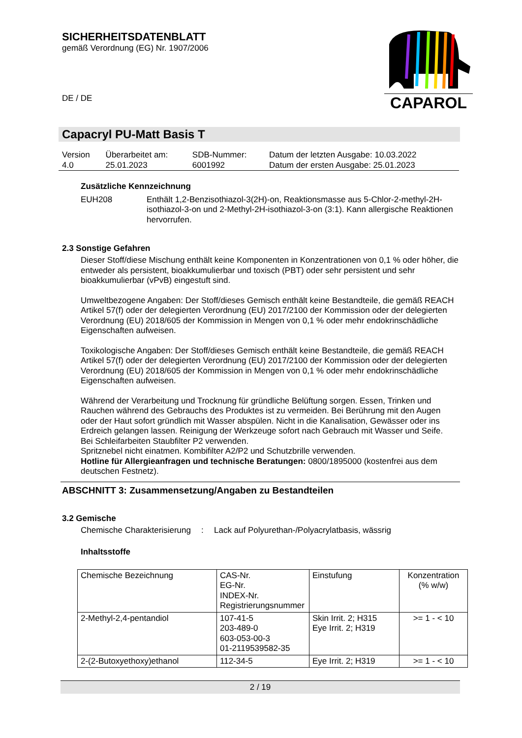SICHERHEITSDATENBLATT
gemäß Verordnung (EG) Nr. 1907/2006
DE / DE
CAPAROL
Capacryl PU-Matt Basis T
| Version 4.0 | Überarbeitet am: 25.01.2023 | SDB-Nummer: 6001992 | Datum der letzten Ausgabe: 10.03.2022 Datum der ersten Ausgabe: 25.01.2023 |
Zusätzliche Kennzeichnung
EUH208 Enthält 1,2-Benzisothiazol-3(2H)-on, Reaktionsmasse aus 5-Chlor-2-methyl-2H-isothiazol-3-on und 2-Methyl-2H-isothiazol-3-on (3:1). Kann allergische Reaktionen hervorrufen.
2.3 Sonstige Gefahren
Dieser Stoff/diese Mischung enthält keine Komponenten in Konzentrationen von 0,1 % oder höher, die entweder als persistent, bioakkumulierbar und toxisch (PBT) oder sehr persistent und sehr bioakkumulierbar (vPvB) eingestuft sind.
Umweltbezogene Angaben: Der Stoff/dieses Gemisch enthält keine Bestandteile, die gemäß REACH Artikel 57(f) oder der delegierten Verordnung (EU) 2017/2100 der Kommission oder der delegierten Verordnung (EU) 2018/605 der Kommission in Mengen von 0,1 % oder mehr endokrinschädliche Eigenschaften aufweisen.
Toxikologische Angaben: Der Stoff/dieses Gemisch enthält keine Bestandteile, die gemäß REACH Artikel 57(f) oder der delegierten Verordnung (EU) 2017/2100 der Kommission oder der delegierten Verordnung (EU) 2018/605 der Kommission in Mengen von 0,1 % oder mehr endokrinschädliche Eigenschaften aufweisen.
Während der Verarbeitung und Trocknung für gründliche Belüftung sorgen. Essen, Trinken und Rauchen während des Gebrauchs des Produktes ist zu vermeiden. Bei Berührung mit den Augen oder der Haut sofort gründlich mit Wasser abspülen. Nicht in die Kanalisation, Gewässer oder ins Erdreich gelangen lassen. Reinigung der Werkzeuge sofort nach Gebrauch mit Wasser und Seife.
Bei Schleifarbeiten Staubfilter P2 verwenden.
Spritznebel nicht einatmen. Kombifilter A2/P2 und Schutzbrille verwenden.
Hotline für Allergieanfragen und technische Beratungen: 0800/1895000 (kostenfrei aus dem deutschen Festnetz).
ABSCHNITT 3: Zusammensetzung/Angaben zu Bestandteilen
3.2 Gemische
Chemische Charakterisierung
: Lack auf Polyurethan-/Polyacrylatbasis, wässrig
Inhaltsstoffe
| Chemische Bezeichnung | CAS-Nr. EG-Nr. INDEX-Nr. Registrierungsnummer | Einstufung | Konzentration (% w/w) |
| --- | --- | --- | --- |
| 2-Methyl-2,4-pentandiol | 107-41-5 203-489-0 603-053-00-3 01-2119539582-35 | Skin Irrit. 2; H315 Eye Irrit. 2; H319 | >= 1 - < 10 |
| 2-(2-Butoxyethoxy)ethanol | 112-34-5 | Eye Irrit. 2; H319 | >= 1 - < 10 |
2 / 19